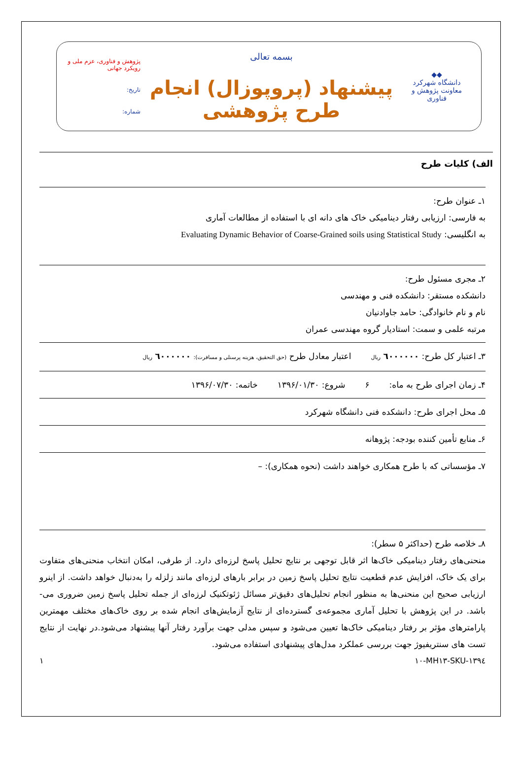◆◆
دانشگاه شهرکرد
معاونت پژوهش و فناوری
بسمه تعالی
پیشنهاد (پروپوزال) انجام طرح پژوهشی
پژوهش و فناوری، عزم ملی و رویکرد جهانی
تاریخ:
شماره:
الف) کلیات طرح
۱ـ عنوان طرح:
به فارسی: ارزیابی رفتار دینامیکی خاک های دانه ای با استفاده از مطالعات آماری
به انگلیسی: Evaluating Dynamic Behavior of Coarse-Grained soils using Statistical Study
۲ـ مجری مسئول طرح:
دانشکده مستقر: دانشکده فنی و مهندسی
نام و نام خانوادگی: حامد جاوادنیان
مرتبه علمی و سمت: استادیار گروه مهندسی عمران
۳ـ اعتبار کل طرح: ٦٠٠٠٠٠٠ ریال اعتبار معادل طرح (حق التحقیق، هزینه پرسنلی و مسافرت): ٦٠٠٠٠٠٠ ریال
۴ـ زمان اجرای طرح به ماه: ۶ شروع: ۱۳۹۶/۰۱/۳۰ خاتمه: ۱۳۹۶/۰۷/۳۰
۵ـ محل اجرای طرح: دانشکده فنی دانشگاه شهرکرد
۶ـ منابع تأمین کننده بودجه: پژوهانه
۷ـ مؤسساتی که با طرح همکاری خواهند داشت (نحوه همکاری): –
۸ـ خلاصه طرح (حداکثر ۵ سطر):
منحنی‌های رفتار دینامیکی خاک‌ها اثر قابل توجهی بر نتایج تحلیل پاسخ لرزه‌ای دارد. از طرفی، امکان انتخاب منحنی‌های متفاوت برای یک خاک، افزایش عدم قطعیت نتایج تحلیل پاسخ زمین در برابر بارهای لرزه‌ای مانند زلزله را به‌دنبال خواهد داشت. از اینرو ارزیابی صحیح این منحنی‌ها به منظور انجام تحلیل‌های دقیق‌تر مسائل ژئوتکنیک لرزه‌ای از جمله تحلیل پاسخ زمین ضروری می-باشد. در این پژوهش با تحلیل آماری مجموعه‌ی گسترده‌ای از نتایج آزمایش‌های انجام شده بر روی خاک‌های مختلف مهمترین پارامترهای مؤثر بر رفتار دینامیکی خاک‌ها تعیین می‌شود و سپس مدلی جهت برآورد رفتار آنها پیشنهاد می‌شود.در نهایت از نتایج تست های سنتریفیوژ جهت بررسی عملکرد مدل‌های پیشنهادی استفاده می‌شود.
SKU-۱۳۹٤-۱۰-MH۱۳ ۱